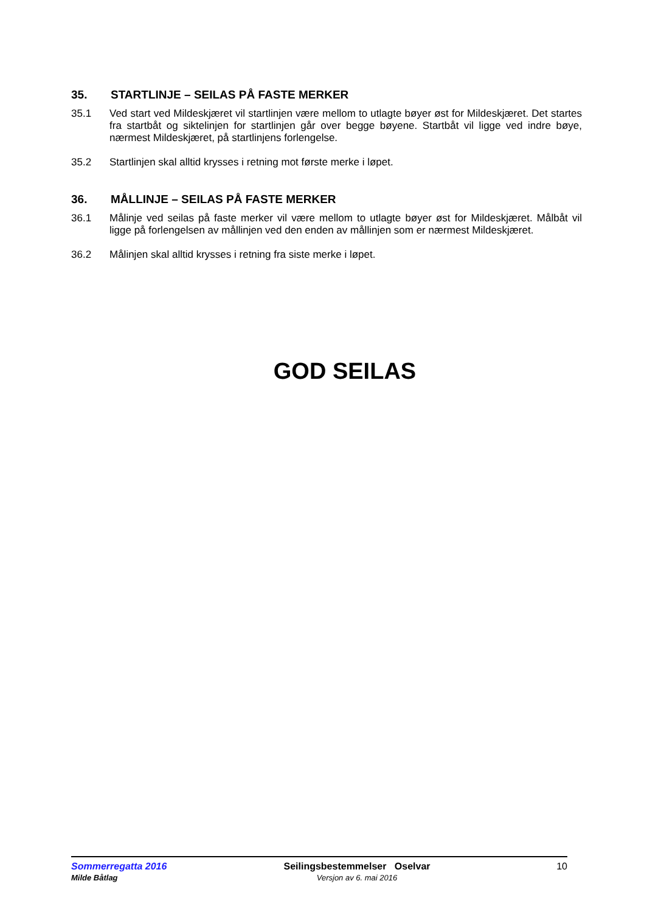35. STARTLINJE – SEILAS PÅ FASTE MERKER
35.1 Ved start ved Mildeskjæret vil startlinjen være mellom to utlagte bøyer øst for Mildeskjæret. Det startes fra startbåt og siktelinjen for startlinjen går over begge bøyene. Startbåt vil ligge ved indre bøye, nærmest Mildeskjæret, på startlinjens forlengelse.
35.2 Startlinjen skal alltid krysses i retning mot første merke i løpet.
36. MÅLLINJE – SEILAS PÅ FASTE MERKER
36.1 Målinje ved seilas på faste merker vil være mellom to utlagte bøyer øst for Mildeskjæret. Målbåt vil ligge på forlengelsen av mållinjen ved den enden av mållinjen som er nærmest Mildeskjæret.
36.2 Målinjen skal alltid krysses i retning fra siste merke i løpet.
GOD SEILAS
Sommerregatta 2016
Milde Båtlag
Seilingsbestemmelser Oselvar
Versjon av 6. mai 2016
10